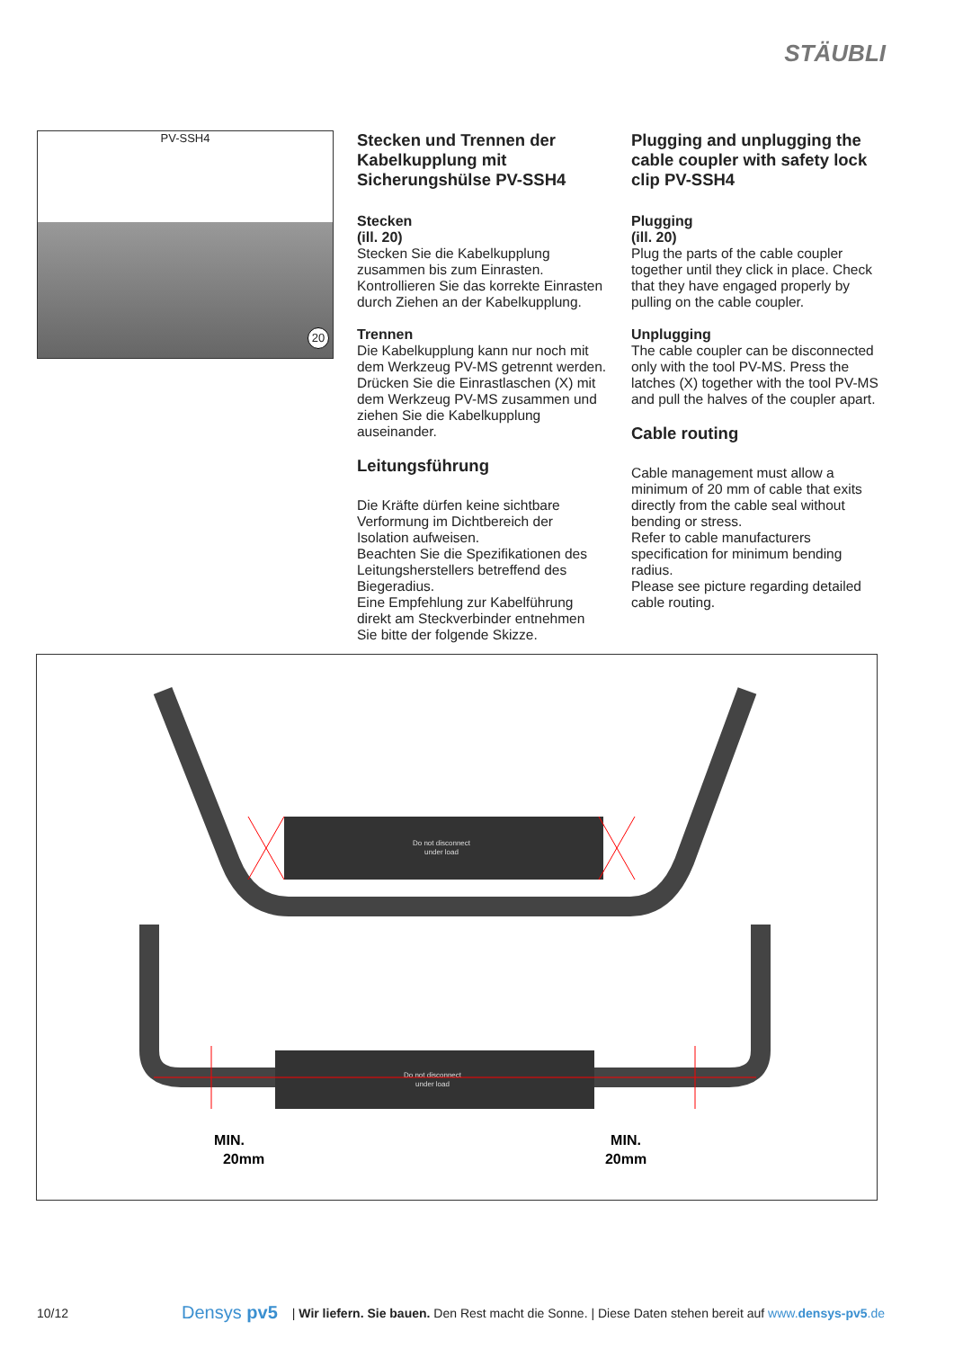STÄUBLI
PV-SSH4
20
Stecken und Trennen der Kabelkupplung mit Sicherungshülse PV-SSH4
Stecken
(ill. 20)
Stecken Sie die Kabelkupplung zusammen bis zum Einrasten. Kontrollieren Sie das korrekte Einrasten durch Ziehen an der Kabelkupplung.
Trennen
Die Kabelkupplung kann nur noch mit dem Werkzeug PV-MS getrennt werden. Drücken Sie die Einrastlaschen (X) mit dem Werkzeug PV-MS zusammen und ziehen Sie die Kabelkupplung auseinander.
Leitungsführung
Die Kräfte dürfen keine sichtbare Verformung im Dichtbereich der Isolation aufweisen.
Beachten Sie die Spezifikationen des Leitungsherstellers betreffend des Biegeradius.
Eine Empfehlung zur Kabelführung direkt am Steckverbinder entnehmen Sie bitte der folgende Skizze.
Plugging and unplugging the cable coupler with safety lock clip PV-SSH4
Plugging
(ill. 20)
Plug the parts of the cable coupler together until they click in place. Check that they have engaged properly by pulling on the cable coupler.
Unplugging
The cable coupler can be disconnected only with the tool PV-MS. Press the latches (X) together with the tool PV-MS and pull the halves of the coupler apart.
Cable routing
Cable management must allow a minimum of 20 mm of cable that exits directly from the cable seal without bending or stress.
Refer to cable manufacturers specification for minimum bending radius.
Please see picture regarding detailed cable routing.
Do not disconnect
under load
Do not disconnect
under load
MIN.
20mm
MIN.
20mm
10/12 Densys pv5 | Wir liefern. Sie bauen. Den Rest macht die Sonne. | Diese Daten stehen bereit auf www.densys-pv5.de